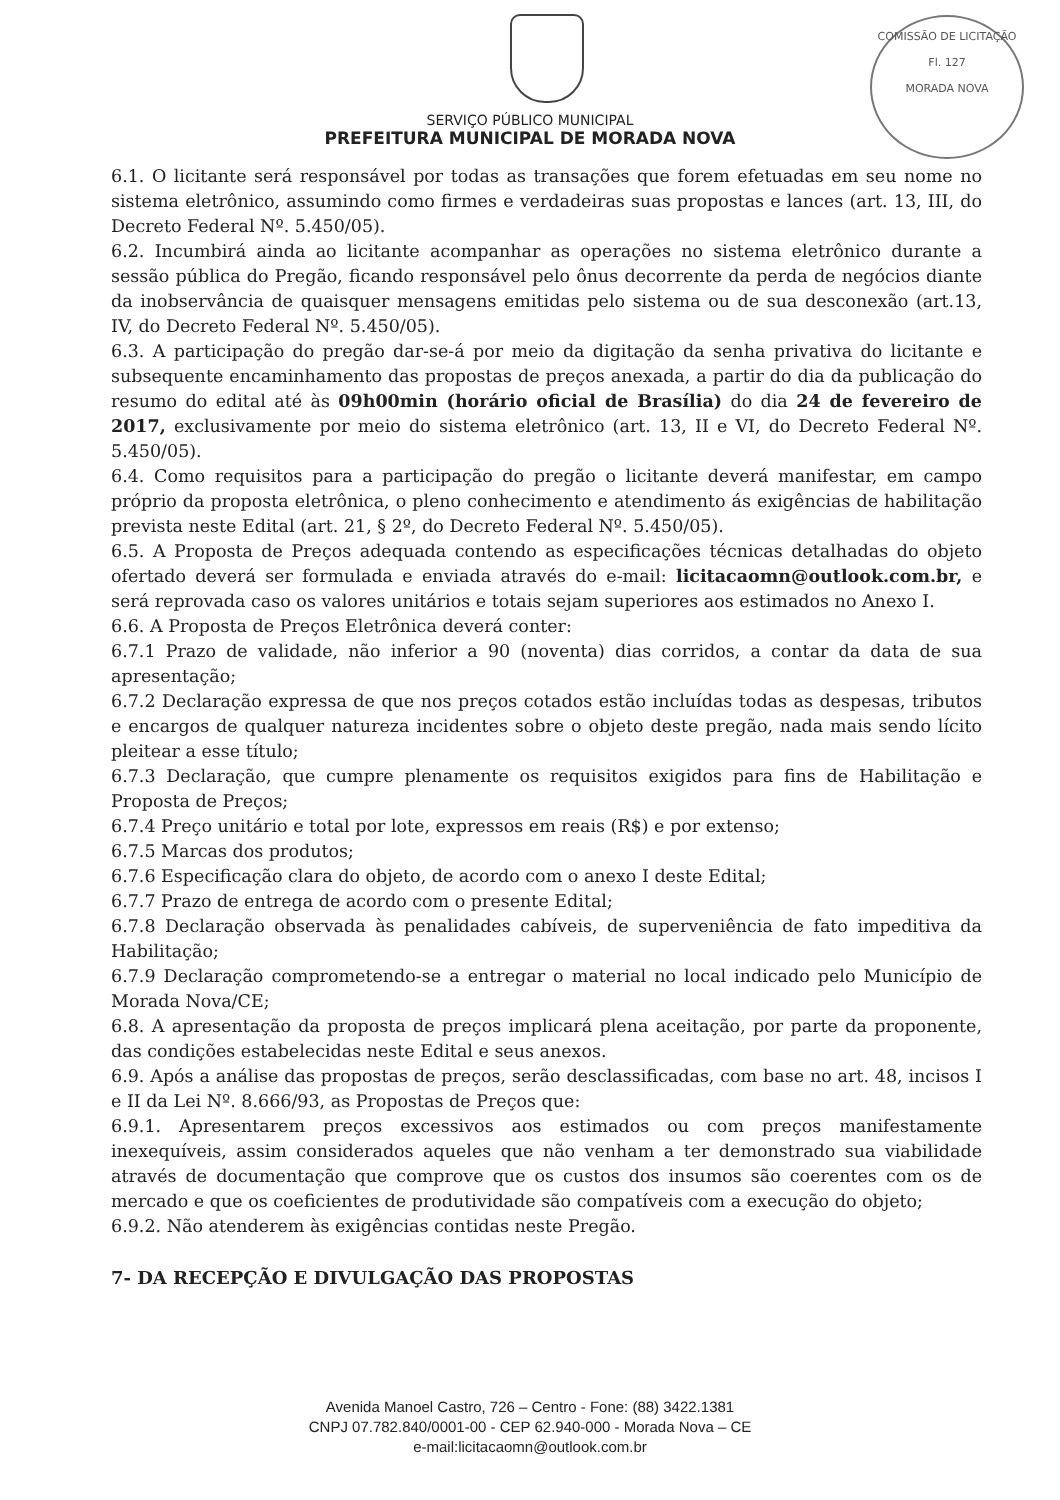COMISSÃO DE LICITAÇÃO
Fl. 127
MORADA NOVA
SERVIÇO PÚBLICO MUNICIPAL
PREFEITURA MUNICIPAL DE MORADA NOVA
6.1. O licitante será responsável por todas as transações que forem efetuadas em seu nome no sistema eletrônico, assumindo como firmes e verdadeiras suas propostas e lances (art. 13, III, do Decreto Federal Nº. 5.450/05).
6.2. Incumbirá ainda ao licitante acompanhar as operações no sistema eletrônico durante a sessão pública do Pregão, ficando responsável pelo ônus decorrente da perda de negócios diante da inobservância de quaisquer mensagens emitidas pelo sistema ou de sua desconexão (art.13, IV, do Decreto Federal Nº. 5.450/05).
6.3. A participação do pregão dar-se-á por meio da digitação da senha privativa do licitante e subsequente encaminhamento das propostas de preços anexada, a partir do dia da publicação do resumo do edital até às 09h00min (horário oficial de Brasília) do dia 24 de fevereiro de 2017, exclusivamente por meio do sistema eletrônico (art. 13, II e VI, do Decreto Federal Nº. 5.450/05).
6.4. Como requisitos para a participação do pregão o licitante deverá manifestar, em campo próprio da proposta eletrônica, o pleno conhecimento e atendimento ás exigências de habilitação prevista neste Edital (art. 21, § 2º, do Decreto Federal Nº. 5.450/05).
6.5. A Proposta de Preços adequada contendo as especificações técnicas detalhadas do objeto ofertado deverá ser formulada e enviada através do e-mail: licitacaomn@outlook.com.br, e será reprovada caso os valores unitários e totais sejam superiores aos estimados no Anexo I.
6.6. A Proposta de Preços Eletrônica deverá conter:
6.7.1 Prazo de validade, não inferior a 90 (noventa) dias corridos, a contar da data de sua apresentação;
6.7.2 Declaração expressa de que nos preços cotados estão incluídas todas as despesas, tributos e encargos de qualquer natureza incidentes sobre o objeto deste pregão, nada mais sendo lícito pleitear a esse título;
6.7.3 Declaração, que cumpre plenamente os requisitos exigidos para fins de Habilitação e Proposta de Preços;
6.7.4 Preço unitário e total por lote, expressos em reais (R$) e por extenso;
6.7.5 Marcas dos produtos;
6.7.6 Especificação clara do objeto, de acordo com o anexo I deste Edital;
6.7.7 Prazo de entrega de acordo com o presente Edital;
6.7.8 Declaração observada às penalidades cabíveis, de superveniência de fato impeditiva da Habilitação;
6.7.9 Declaração comprometendo-se a entregar o material no local indicado pelo Município de Morada Nova/CE;
6.8. A apresentação da proposta de preços implicará plena aceitação, por parte da proponente, das condições estabelecidas neste Edital e seus anexos.
6.9. Após a análise das propostas de preços, serão desclassificadas, com base no art. 48, incisos I e II da Lei Nº. 8.666/93, as Propostas de Preços que:
6.9.1. Apresentarem preços excessivos aos estimados ou com preços manifestamente inexequíveis, assim considerados aqueles que não venham a ter demonstrado sua viabilidade através de documentação que comprove que os custos dos insumos são coerentes com os de mercado e que os coeficientes de produtividade são compatíveis com a execução do objeto;
6.9.2. Não atenderem às exigências contidas neste Pregão.
7- DA RECEPÇÃO E DIVULGAÇÃO DAS PROPOSTAS
Avenida Manoel Castro, 726 – Centro - Fone: (88) 3422.1381
CNPJ 07.782.840/0001-00 - CEP 62.940-000 - Morada Nova – CE
e-mail:licitacaomn@outlook.com.br